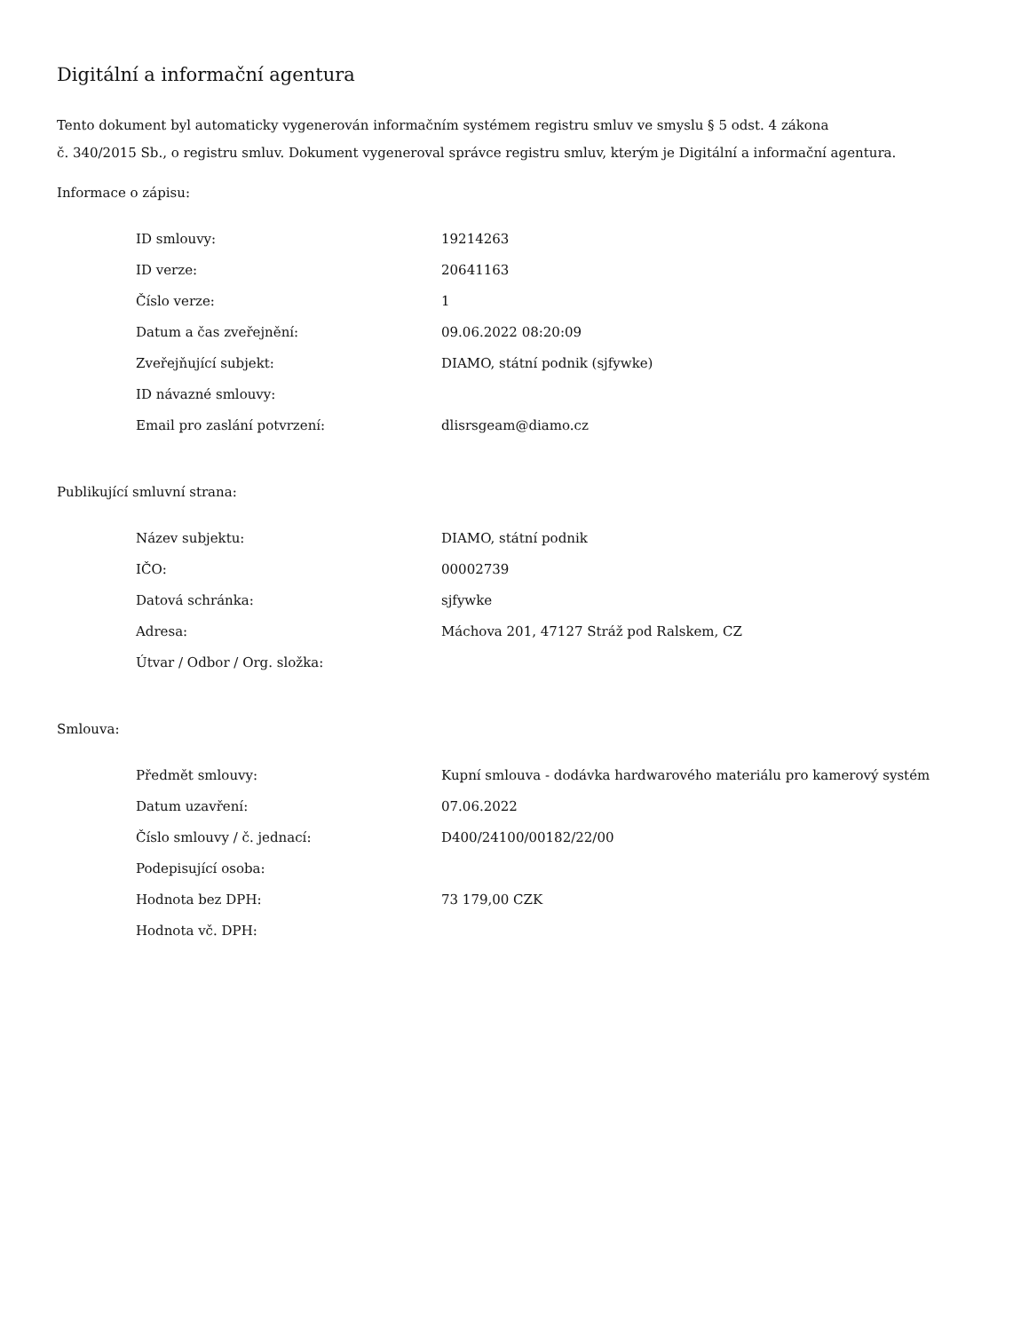Digitální a informační agentura
Tento dokument byl automaticky vygenerován informačním systémem registru smluv ve smyslu § 5 odst. 4 zákona
č. 340/2015 Sb., o registru smluv. Dokument vygeneroval správce registru smluv, kterým je Digitální a informační agentura.
Informace o zápisu:
| ID smlouvy: | 19214263 |
| ID verze: | 20641163 |
| Číslo verze: | 1 |
| Datum a čas zveřejnění: | 09.06.2022 08:20:09 |
| Zveřejňující subjekt: | DIAMO, státní podnik (sjfywke) |
| ID návazné smlouvy: | |
| Email pro zaslání potvrzení: | dlisrsgeam@diamo.cz |
Publikující smluvní strana:
| Název subjektu: | DIAMO, státní podnik |
| IČO: | 00002739 |
| Datová schránka: | sjfywke |
| Adresa: | Máchova 201, 47127 Stráž pod Ralskem, CZ |
| Útvar / Odbor / Org. složka: | |
Smlouva:
| Předmět smlouvy: | Kupní smlouva - dodávka hardwarového materiálu pro kamerový systém |
| Datum uzavření: | 07.06.2022 |
| Číslo smlouvy / č. jednací: | D400/24100/00182/22/00 |
| Podepisující osoba: | |
| Hodnota bez DPH: | 73 179,00 CZK |
| Hodnota vč. DPH: | |